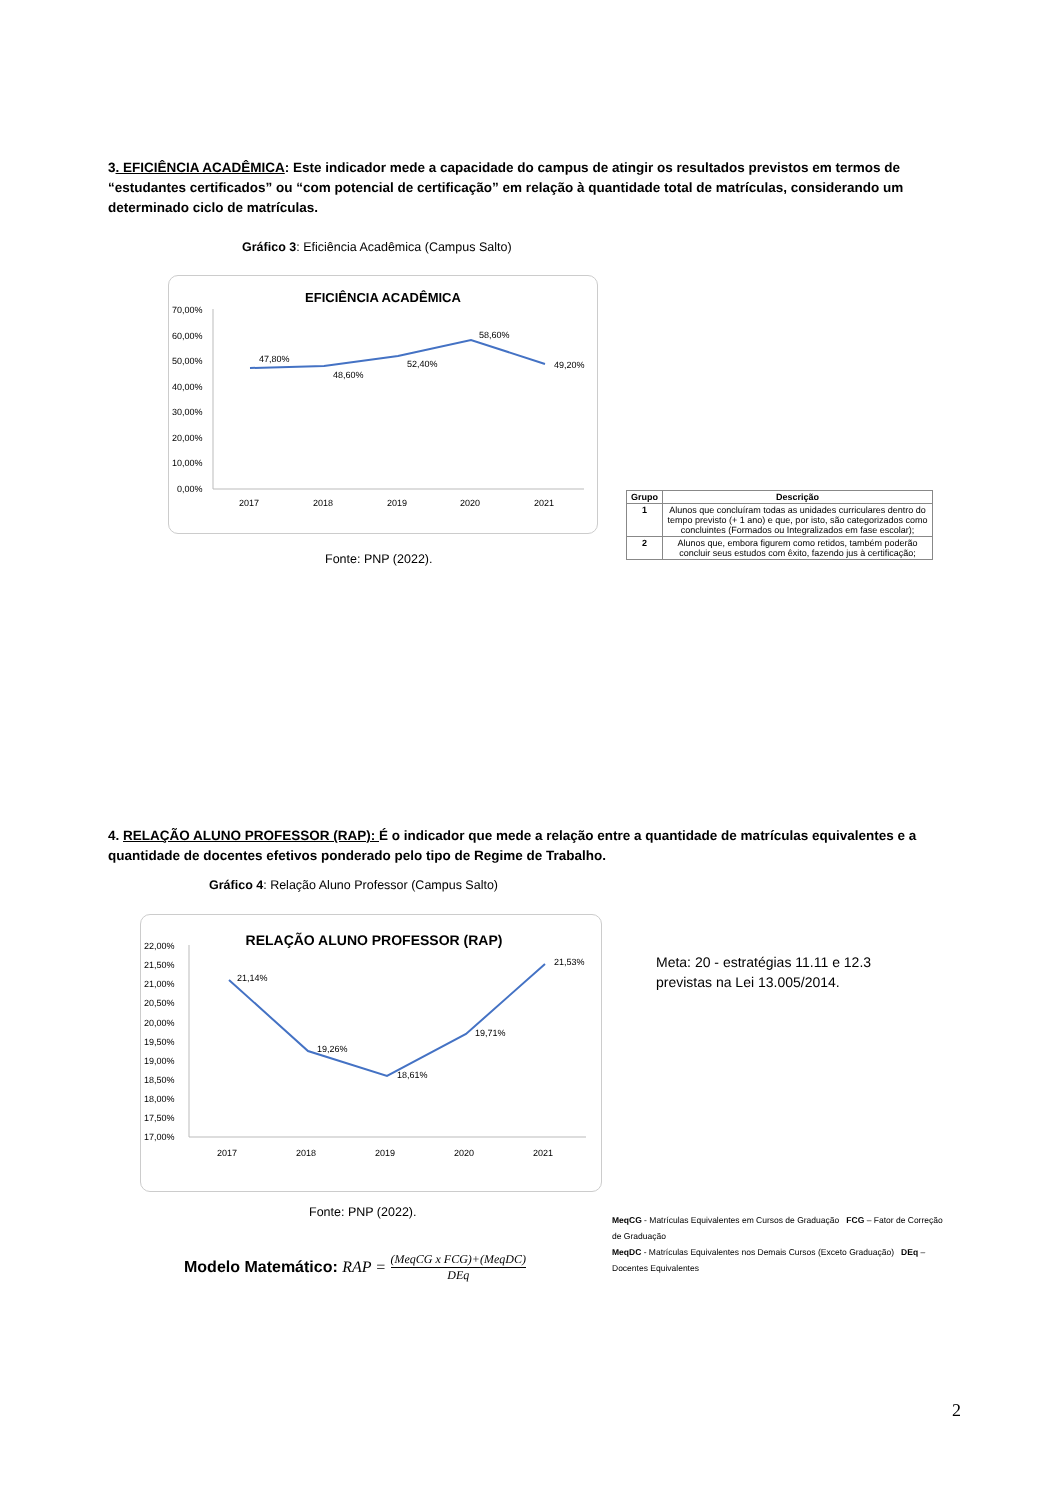3. EFICIÊNCIA ACADÊMICA: Este indicador mede a capacidade do campus de atingir os resultados previstos em termos de “estudantes certificados” ou “com potencial de certificação” em relação à quantidade total de matrículas, considerando um determinado ciclo de matrículas.
Gráfico 3: Eficiência Acadêmica (Campus Salto)
EFICIÊNCIA ACADÊMICA
70,00%
60,00%
50,00%
40,00%
30,00%
20,00%
10,00%
0,00%
47,80%
48,60%
52,40%
58,60%
49,20%
2017
2018
2019
2020
2021
Fonte: PNP (2022).
| Grupo | Descrição |
| --- | --- |
| 1 | Alunos que concluíram todas as unidades curriculares dentro do tempo previsto (+ 1 ano) e que, por isto, são categorizados como concluintes (Formados ou Integralizados em fase escolar); |
| 2 | Alunos que, embora figurem como retidos, também poderão concluir seus estudos com êxito, fazendo jus à certificação; |
4. RELAÇÃO ALUNO PROFESSOR (RAP): É o indicador que mede a relação entre a quantidade de matrículas equivalentes e a quantidade de docentes efetivos ponderado pelo tipo de Regime de Trabalho.
Gráfico 4: Relação Aluno Professor (Campus Salto)
RELAÇÃO ALUNO PROFESSOR (RAP)
22,00%
21,50%
21,00%
20,50%
20,00%
19,50%
19,00%
18,50%
18,00%
17,50%
17,00%
21,14%
19,26%
18,61%
19,71%
21,53%
2017
2018
2019
2020
2021
Meta: 20 - estratégias 11.11 e 12.3
previstas na Lei 13.005/2014.
Fonte: PNP (2022).
MeqCG - Matrículas Equivalentes em Cursos de Graduação FCG – Fator de Correção de Graduação
MeqDC - Matrículas Equivalentes nos Demais Cursos (Exceto Graduação) DEq – Docentes Equivalentes
Modelo Matemático: RAP = (MeqCG x FCG)+(MeqDC) DEq
2